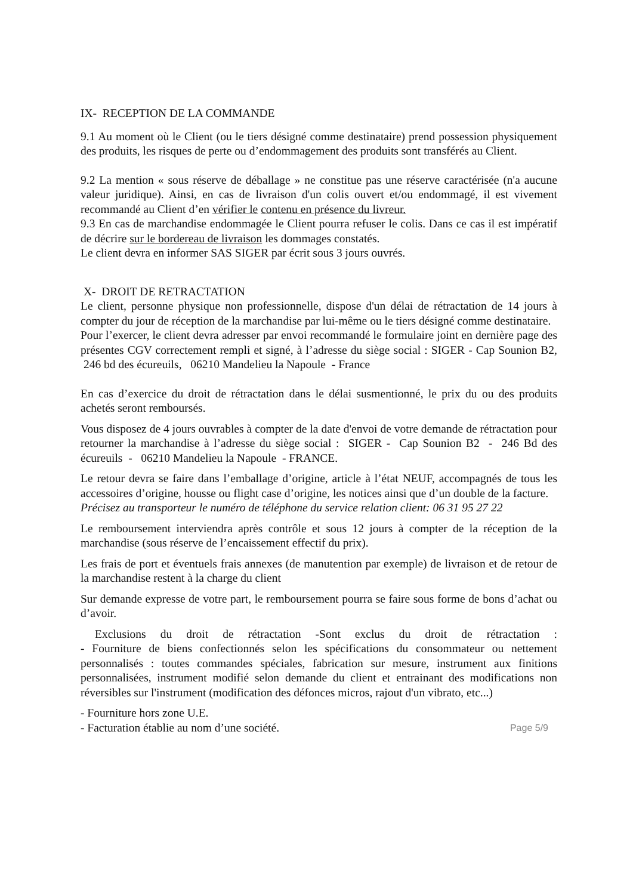IX- RECEPTION DE LA COMMANDE
9.1 Au moment où le Client (ou le tiers désigné comme destinataire) prend possession physiquement des produits, les risques de perte ou d’endommagement des produits sont transférés au Client.
9.2 La mention « sous réserve de déballage » ne constitue pas une réserve caractérisée (n'a aucune valeur juridique). Ainsi, en cas de livraison d'un colis ouvert et/ou endommagé, il est vivement recommandé au Client d’en vérifier le contenu en présence du livreur.
9.3 En cas de marchandise endommagée le Client pourra refuser le colis. Dans ce cas il est impératif de décrire sur le bordereau de livraison les dommages constatés.
Le client devra en informer SAS SIGER par écrit sous 3 jours ouvrés.
X- DROIT DE RETRACTATION
Le client, personne physique non professionnelle, dispose d'un délai de rétractation de 14 jours à compter du jour de réception de la marchandise par lui-même ou le tiers désigné comme destinataire.
Pour l’exercer, le client devra adresser par envoi recommandé le formulaire joint en dernière page des présentes CGV correctement rempli et signé, à l’adresse du siège social : SIGER - Cap Sounion B2, 246 bd des écureuils, 06210 Mandelieu la Napoule - France
En cas d’exercice du droit de rétractation dans le délai susmentionné, le prix du ou des produits achetés seront remboursés.
Vous disposez de 4 jours ouvrables à compter de la date d'envoi de votre demande de rétractation pour retourner la marchandise à l’adresse du siège social : SIGER - Cap Sounion B2 - 246 Bd des écureuils - 06210 Mandelieu la Napoule - FRANCE.
Le retour devra se faire dans l’emballage d’origine, article à l’état NEUF, accompagnés de tous les accessoires d’origine, housse ou flight case d’origine, les notices ainsi que d’un double de la facture.
Précisez au transporteur le numéro de téléphone du service relation client: 06 31 95 27 22
Le remboursement interviendra après contrôle et sous 12 jours à compter de la réception de la marchandise (sous réserve de l’encaissement effectif du prix).
Les frais de port et éventuels frais annexes (de manutention par exemple) de livraison et de retour de la marchandise restent à la charge du client
Sur demande expresse de votre part, le remboursement pourra se faire sous forme de bons d’achat ou d’avoir.
Exclusions du droit de rétractation -Sont exclus du droit de rétractation :
- Fourniture de biens confectionnés selon les spécifications du consommateur ou nettement personnalisés : toutes commandes spéciales, fabrication sur mesure, instrument aux finitions personnalisées, instrument modifié selon demande du client et entrainant des modifications non réversibles sur l'instrument (modification des défonces micros, rajout d'un vibrato, etc...)
- Fourniture hors zone U.E.
- Facturation établie au nom d’une société. Page 5/9